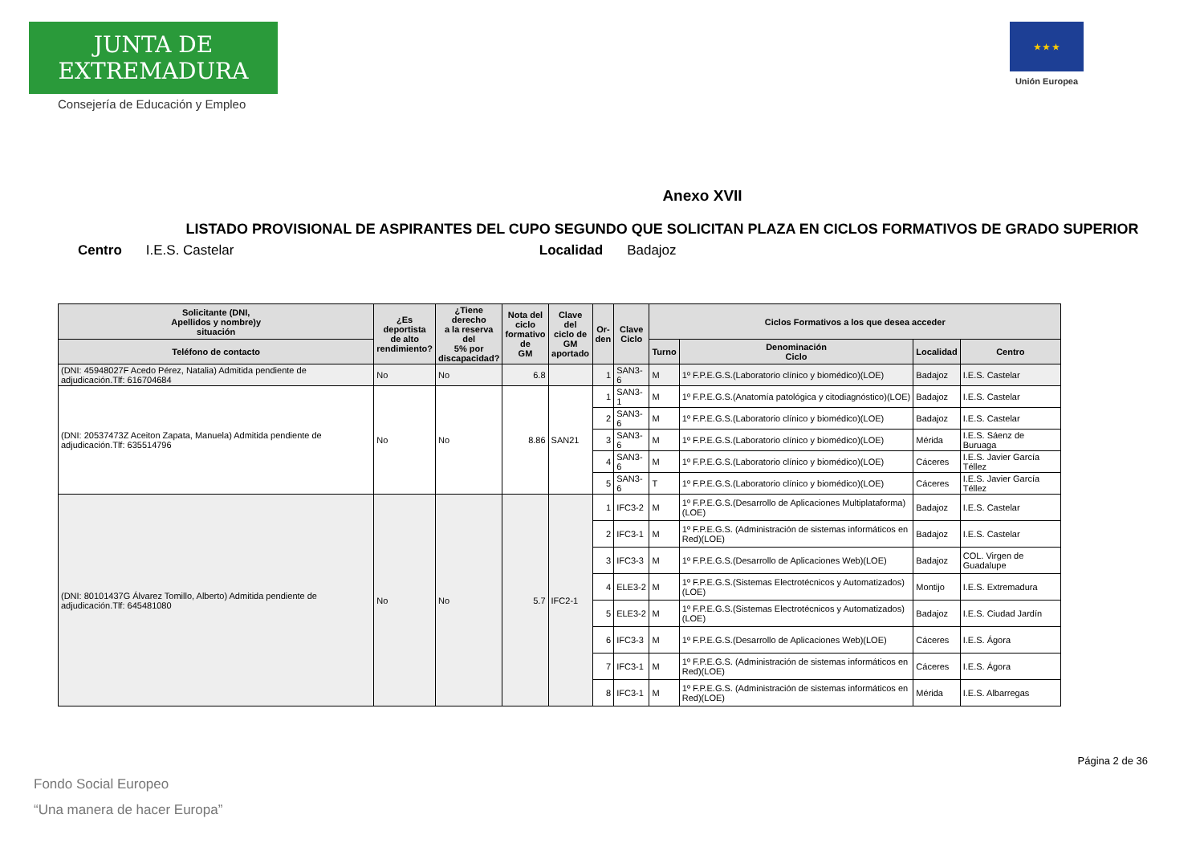JUNTA DE EXTREMADURA
Consejería de Educación y Empleo
★ ★ ★
Unión Europea
Anexo XVII
LISTADO PROVISIONAL DE ASPIRANTES DEL CUPO SEGUNDO QUE SOLICITAN PLAZA EN CICLOS FORMATIVOS DE GRADO SUPERIOR
Centro I.E.S. Castelar Localidad Badajoz
| Solicitante (DNI, Apellidos y nombre)y situación | ¿Es deportista de alto rendimiento? | ¿Tiene derecho a la reserva del 5% por discapacidad? | Nota del ciclo formativo de GM | Clave del ciclo de GM aportado | Or- den | Clave Ciclo | Ciclos Formativos a los que desea acceder | | | |
| --- | --- | --- | --- | --- | --- | --- | --- | --- | --- | --- |
| Teléfono de contacto | | | | | | | Turno | Denominación Ciclo | Localidad | Centro |
| (DNI: 45948027F Acedo Pérez, Natalia) Admitida pendiente de adjudicación.Tlf: 616704684 | No | No | 6.8 | | 1 | SAN3-6 | M | 1º F.P.E.G.S.(Laboratorio clínico y biomédico)(LOE) | Badajoz | I.E.S. Castelar |
| (DNI: 20537473Z Aceiton Zapata, Manuela) Admitida pendiente de adjudicación.Tlf: 635514796 | No | No | 8.86 | SAN21 | 1 | SAN3-1 | M | 1º F.P.E.G.S.(Anatomía patológica y citodiagnóstico)(LOE) | Badajoz | I.E.S. Castelar |
| | | | | | 2 | SAN3-6 | M | 1º F.P.E.G.S.(Laboratorio clínico y biomédico)(LOE) | Badajoz | I.E.S. Castelar |
| | | | | | 3 | SAN3-6 | M | 1º F.P.E.G.S.(Laboratorio clínico y biomédico)(LOE) | Mérida | I.E.S. Sáenz de Buruaga |
| | | | | | 4 | SAN3-6 | M | 1º F.P.E.G.S.(Laboratorio clínico y biomédico)(LOE) | Cáceres | I.E.S. Javier García Téllez |
| | | | | | 5 | SAN3-6 | T | 1º F.P.E.G.S.(Laboratorio clínico y biomédico)(LOE) | Cáceres | I.E.S. Javier García Téllez |
| (DNI: 80101437G Álvarez Tomillo, Alberto) Admitida pendiente de adjudicación.Tlf: 645481080 | No | No | 5.7 | IFC2-1 | 1 | IFC3-2 | M | 1º F.P.E.G.S.(Desarrollo de Aplicaciones Multiplataforma)(LOE) | Badajoz | I.E.S. Castelar |
| | | | | | 2 | IFC3-1 | M | 1º F.P.E.G.S. (Administración de sistemas informáticos en Red)(LOE) | Badajoz | I.E.S. Castelar |
| | | | | | 3 | IFC3-3 | M | 1º F.P.E.G.S.(Desarrollo de Aplicaciones Web)(LOE) | Badajoz | COL. Virgen de Guadalupe |
| | | | | | 4 | ELE3-2 | M | 1º F.P.E.G.S.(Sistemas Electrotécnicos y Automatizados)(LOE) | Montijo | I.E.S. Extremadura |
| | | | | | 5 | ELE3-2 | M | 1º F.P.E.G.S.(Sistemas Electrotécnicos y Automatizados)(LOE) | Badajoz | I.E.S. Ciudad Jardín |
| | | | | | 6 | IFC3-3 | M | 1º F.P.E.G.S.(Desarrollo de Aplicaciones Web)(LOE) | Cáceres | I.E.S. Ágora |
| | | | | | 7 | IFC3-1 | M | 1º F.P.E.G.S. (Administración de sistemas informáticos en Red)(LOE) | Cáceres | I.E.S. Ágora |
| | | | | | 8 | IFC3-1 | M | 1º F.P.E.G.S. (Administración de sistemas informáticos en Red)(LOE) | Mérida | I.E.S. Albarregas |
Página 2 de 36
Fondo Social Europeo
“Una manera de hacer Europa”